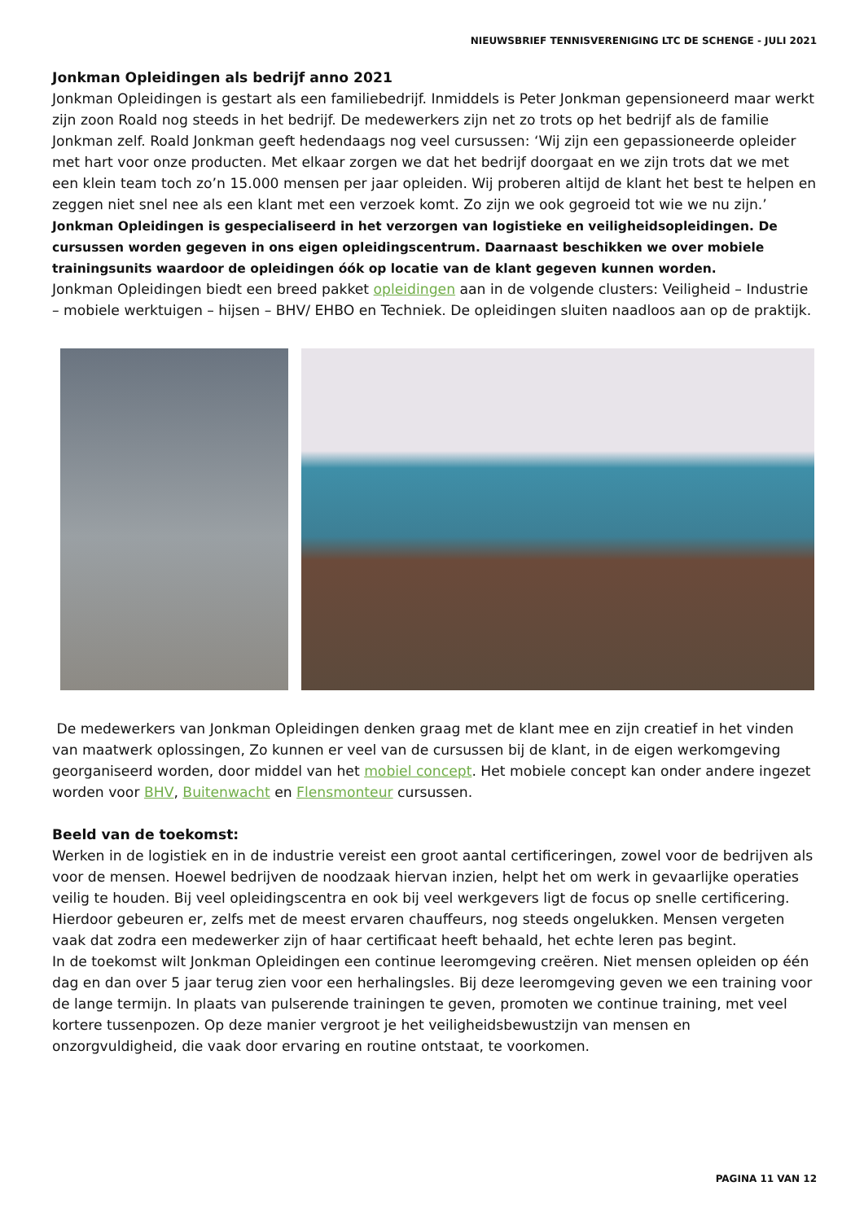NIEUWSBRIEF TENNISVERENIGING LTC DE SCHENGE - JULI 2021
Jonkman Opleidingen als bedrijf anno 2021
Jonkman Opleidingen is gestart als een familiebedrijf. Inmiddels is Peter Jonkman gepensioneerd maar werkt zijn zoon Roald nog steeds in het bedrijf. De medewerkers zijn net zo trots op het bedrijf als de familie Jonkman zelf. Roald Jonkman geeft hedendaags nog veel cursussen: ‘Wij zijn een gepassioneerde opleider met hart voor onze producten. Met elkaar zorgen we dat het bedrijf doorgaat en we zijn trots dat we met een klein team toch zo’n 15.000 mensen per jaar opleiden. Wij proberen altijd de klant het best te helpen en zeggen niet snel nee als een klant met een verzoek komt. Zo zijn we ook gegroeid tot wie we nu zijn.’ Jonkman Opleidingen is gespecialiseerd in het verzorgen van logistieke en veiligheidsopleidingen. De cursussen worden gegeven in ons eigen opleidingscentrum. Daarnaast beschikken we over mobiele trainingsunits waardoor de opleidingen óók op locatie van de klant gegeven kunnen worden.
Jonkman Opleidingen biedt een breed pakket opleidingen aan in de volgende clusters: Veiligheid – Industrie – mobiele werktuigen – hijsen – BHV/ EHBO en Techniek. De opleidingen sluiten naadloos aan op de praktijk.
De medewerkers van Jonkman Opleidingen denken graag met de klant mee en zijn creatief in het vinden van maatwerk oplossingen, Zo kunnen er veel van de cursussen bij de klant, in de eigen werkomgeving georganiseerd worden, door middel van het mobiel concept. Het mobiele concept kan onder andere ingezet worden voor BHV, Buitenwacht en Flensmonteur cursussen.
Beeld van de toekomst:
Werken in de logistiek en in de industrie vereist een groot aantal certificeringen, zowel voor de bedrijven als voor de mensen. Hoewel bedrijven de noodzaak hiervan inzien, helpt het om werk in gevaarlijke operaties veilig te houden. Bij veel opleidingscentra en ook bij veel werkgevers ligt de focus op snelle certificering. Hierdoor gebeuren er, zelfs met de meest ervaren chauffeurs, nog steeds ongelukken. Mensen vergeten vaak dat zodra een medewerker zijn of haar certificaat heeft behaald, het echte leren pas begint.
In de toekomst wilt Jonkman Opleidingen een continue leeromgeving creëren. Niet mensen opleiden op één dag en dan over 5 jaar terug zien voor een herhalingsles. Bij deze leeromgeving geven we een training voor de lange termijn. In plaats van pulserende trainingen te geven, promoten we continue training, met veel kortere tussenpozen. Op deze manier vergroot je het veiligheidsbewustzijn van mensen en onzorgvuldigheid, die vaak door ervaring en routine ontstaat, te voorkomen.
PAGINA 11 VAN 12